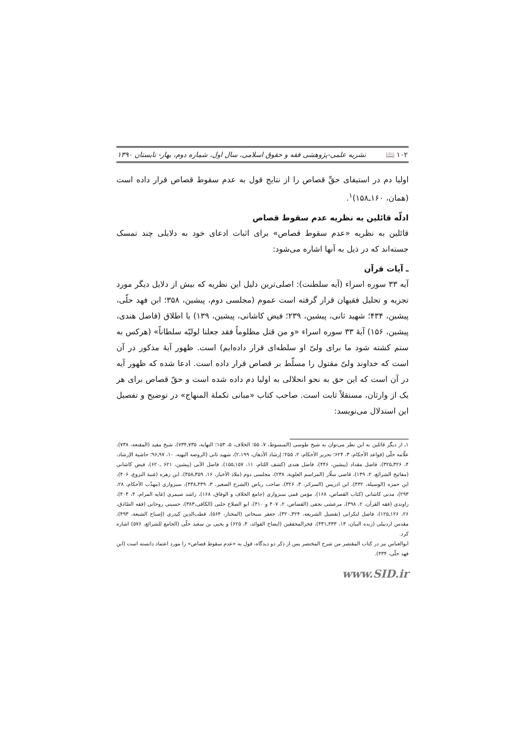۱۰۲ 📖 نشریه علمی-پژوهشی فقه و حقوق اسلامی، سال اول، شماره دوم، بهار- تابستان ۱۳۹۰
اولیا دم در استیفای حقِّ قصاص را از نتایج قول به عدم سقوط قصاص قرار داده است (همان، ۱۶۰ـ۱۵۸)<sup>۱</sup>.
ادلّه قائلین به نظریه عدم سقوط قصاص
قائلین به نظریه «عدم سقوط قصاص» برای اثبات ادعای خود به دلایلی چند تمسک جسته‌اند که در ذیل به آنها اشاره می‌شود:
ـ آیات قرآن
آیه ۳۳ سوره اسراء (آیه سلطنت): اصلی‌ترین دلیل این نظریه که بیش از دلایل دیگر مورد تجزیه و تحلیل فقیهان قرار گرفته است عموم (مجلسی دوم، پیشین، ۳۵۸؛ ابن فهد حلّی، پیشین، ۴۳۴؛ شهید ثانی، پیشین، ۲۳۹؛ فیض کاشانی، پیشین، ۱۳۹) یا اطلاق (فاضل هندی، پیشین، ۱۵۶) آیهٔ ۳۳ سوره اسراء «و من قتل مظلوماً فقد جعلنا لولیّه سلطاناً» (هرکس به ستم کشته شود ما برای ولیّ او سلطه‌ای قرار داده‌ایم) است. ظهور آیهٔ مذکور در آن است که خداوند ولیّ مقتول را مسلّط بر قصاص قرار داده است. ادعا شده که ظهور آیه در آن است که این حق به نحو انحلالی به اولیا دم داده شده است و حقّ قصاص برای هر یک از وارثان، مستقلاً ثابت است. صاحب کتاب «مبانی تکملة المنهاج» در توضیح و تفصیل این استدلال می‌نویسد:
۱ـ از دیگر قائلین به این نظر می‌توان به شیخ طوسی (المبسوط، ۷، ۵۵؛ الخلاف، ۵، ۱۵۳؛ النهایه، ۷۳۵ـ۷۳۴)، شیخ مفید (المقنعه، ۷۳۸)، علّامه حلّی (قواعد الأحکام، ۳، ۶۲۴؛ تحریر الأحکام، ۲، ۲۵۵؛ إرشاد الأذهان، ۲،۱۹۹)، شهید ثانی (الروضه البهیه، ۱۰، ۹۷ـ۹۶؛ حاشیة الإرشاد، ۴، ۳۲۶ـ۳۲۵)، فاضل مقداد (پیشین، ۴۴۶)، فاضل هندی (کشف اللثام، ۱۱، ۱۵۷ـ۱۵۵)، فاضل الآبی (پیشین، ۶۲۱ ـ۶۲۰)، فیض کاشانی (مفاتیح الشرائع، ۲، ۱۳۹)، قاضی سلّار (المراسم العلویة، ۲۳۸)، مجلسی دوم (ملاذ الأخیار، ۱۶، ۳۵۹ـ۳۵۸)، ابن زهره (غنیة النزوع، ۴۰۶)، ابن حمزه (الوسیلة، ۴۳۲)، ابن ادریس (السرائر، ۳، ۳۲۶)، صاحب ریاض (الشرح الصغیر، ۳، ۴۳۹ـ۴۳۸)، سبزواری (مهذّب الأحکام، ۲۸، ۲۹۳)، مدنی کاشانی (کتاب القصاص، ۱۶۸)، مؤمن قمی سبزواری (جامع الخلاف و الوفاق، ۱۶۸)، راشد صیمری (غایه المرام، ۴، ۴۰۴)، راوندی (فقه القرآن، ۲، ۳۹۸)، مرعشی نجفی (القصاص، ۲، ۴۰۷ و ۴۱۰)، ابو الصلاح حلبی (الکافی،۳۸۳)، حسینی روحانی (فقه الصّادق، ۲۶، ۱۲۶ـ۱۲۵)، فاضل لنکرانی (تفصیل الشریعه، ۳۲۴ـ۳۲۰)، جعفر سبحانی (المختار، ۵۶۴)، قطب‌الدین کیدری (إصباح الشیعة، ۴۹۳)، مقدس اردبیلی (زبده البیان، ۱۳، ۴۳۳ـ۴۳۱)، فخرالمحققین (ایضاح الفوائد، ۴، ۶۲۵) و یحیی بن سعید حلّی (الجامع للشرائع، ۵۷۶) اشاره کرد.
ابوالعباس نیز در کتاب المقتصر من شرح المختصر پس از ذکر دو دیدگاه، قول به «عدم سقوط قصاص» را مورد اعتماد دانسته است (ابن فهد حلّی، ۴۳۴).
www.SID.ir